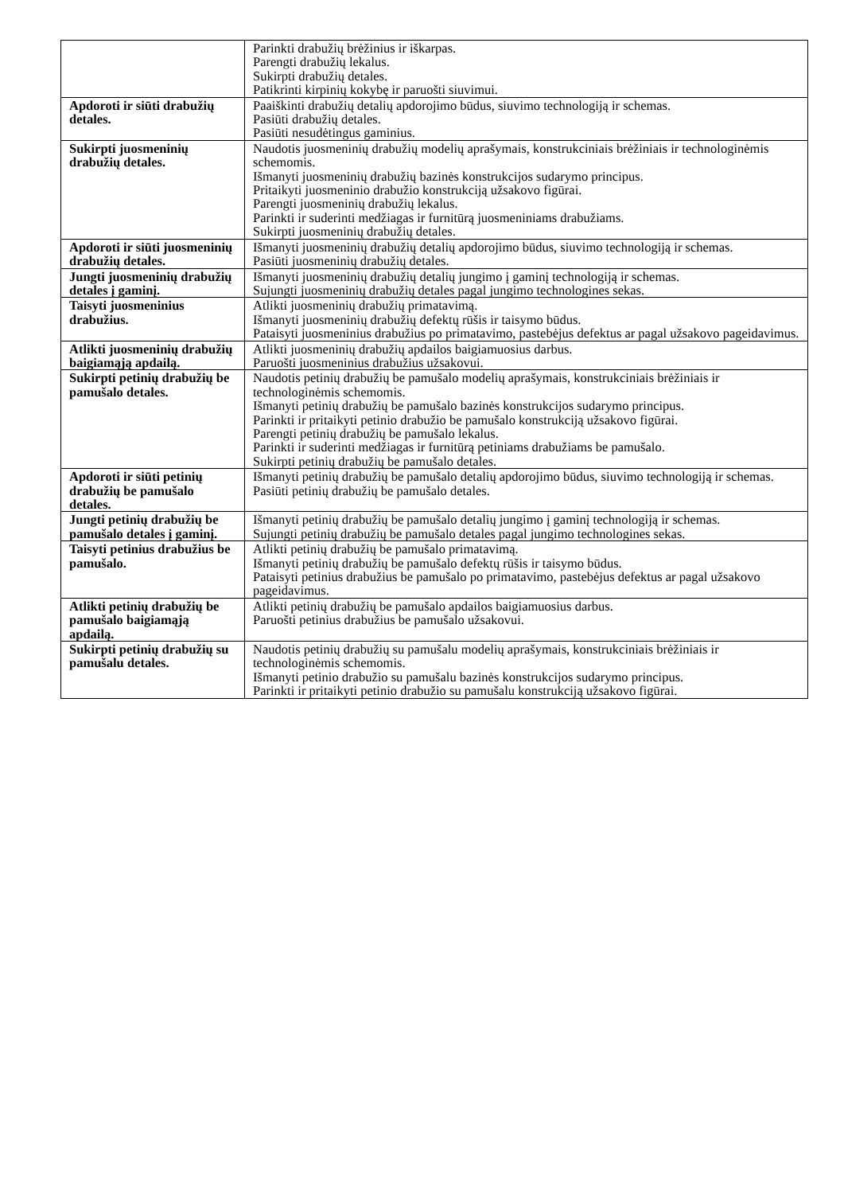| | Parinkti drabužių brėžinius ir iškarpas. Parengti drabužių lekalus. Sukirpti drabužių detales. Patikrinti kirpinių kokybę ir paruošti siuvimui. |
| Apdoroti ir siūti drabužių detales. | Paaiškinti drabužių detalių apdorojimo būdus, siuvimo technologiją ir schemas. Pasiūti drabužių detales. Pasiūti nesudėtingus gaminius. |
| Sukirpti juosmeninių drabužių detales. | Naudotis juosmeninių drabužių modelių aprašymais, konstrukciniais brėžiniais ir technologinėmis schemomis. Išmanyti juosmeninių drabužių bazinės konstrukcijos sudarymo principus. Pritaikyti juosmeninio drabužio konstrukciją užsakovo figūrai. Parengti juosmeninių drabužių lekalus. Parinkti ir suderinti medžiagas ir furnitūrą juosmeniniams drabužiams. Sukirpti juosmeninių drabužių detales. |
| Apdoroti ir siūti juosmeninių drabužių detales. | Išmanyti juosmeninių drabužių detalių apdorojimo būdus, siuvimo technologiją ir schemas. Pasiūti juosmeninių drabužių detales. |
| Jungti juosmeninių drabužių detales į gaminį. | Išmanyti juosmeninių drabužių detalių jungimo į gaminį technologiją ir schemas. Sujungti juosmeninių drabužių detales pagal jungimo technologines sekas. |
| Taisyti juosmeninius drabužius. | Atlikti juosmeninių drabužių primatavimą. Išmanyti juosmeninių drabužių defektų rūšis ir taisymo būdus. Pataisyti juosmeninius drabužius po primatavimo, pastebėjus defektus ar pagal užsakovo pageidavimus. |
| Atlikti juosmeninių drabužių baigiamąją apdailą. | Atlikti juosmeninių drabužių apdailos baigiamuosius darbus. Paruošti juosmeninius drabužius užsakovui. |
| Sukirpti petinių drabužių be pamušalo detales. | Naudotis petinių drabužių be pamušalo modelių aprašymais, konstrukciniais brėžiniais ir technologinėmis schemomis. Išmanyti petinių drabužių be pamušalo bazinės konstrukcijos sudarymo principus. Parinkti ir pritaikyti petinio drabužio be pamušalo konstrukciją užsakovo figūrai. Parengti petinių drabužių be pamušalo lekalus. Parinkti ir suderinti medžiagas ir furnitūrą petiniams drabužiams be pamušalo. Sukirpti petinių drabužių be pamušalo detales. |
| Apdoroti ir siūti petinių drabužių be pamušalo detales. | Išmanyti petinių drabužių be pamušalo detalių apdorojimo būdus, siuvimo technologiją ir schemas. Pasiūti petinių drabužių be pamušalo detales. |
| Jungti petinių drabužių be pamušalo detales į gaminį. | Išmanyti petinių drabužių be pamušalo detalių jungimo į gaminį technologiją ir schemas. Sujungti petinių drabužių be pamušalo detales pagal jungimo technologines sekas. |
| Taisyti petinius drabužius be pamušalo. | Atlikti petinių drabužių be pamušalo primatavimą. Išmanyti petinių drabužių be pamušalo defektų rūšis ir taisymo būdus. Pataisyti petinius drabužius be pamušalo po primatavimo, pastebėjus defektus ar pagal užsakovo pageidavimus. |
| Atlikti petinių drabužių be pamušalo baigiamąją apdailą. | Atlikti petinių drabužių be pamušalo apdailos baigiamuosius darbus. Paruošti petinius drabužius be pamušalo užsakovui. |
| Sukirpti petinių drabužių su pamušalu detales. | Naudotis petinių drabužių su pamušalu modelių aprašymais, konstrukciniais brėžiniais ir technologinėmis schemomis. Išmanyti petinio drabužio su pamušalu bazinės konstrukcijos sudarymo principus. Parinkti ir pritaikyti petinio drabužio su pamušalu konstrukciją užsakovo figūrai. |